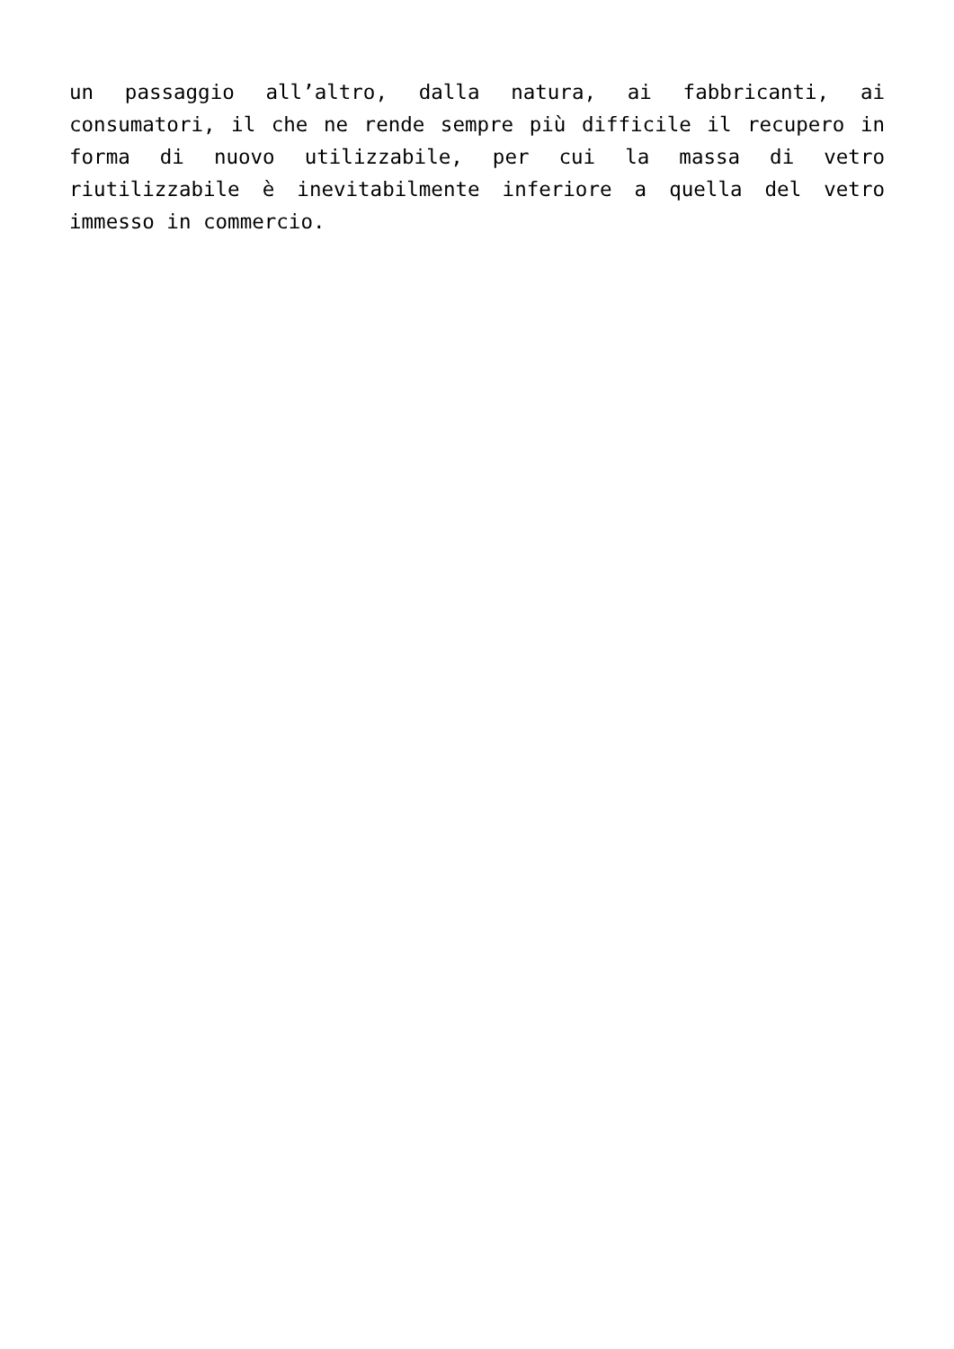un passaggio all’altro, dalla natura, ai fabbricanti, ai consumatori, il che ne rende sempre più difficile il recupero in forma di nuovo utilizzabile, per cui la massa di vetro riutilizzabile è inevitabilmente inferiore a quella del vetro immesso in commercio.